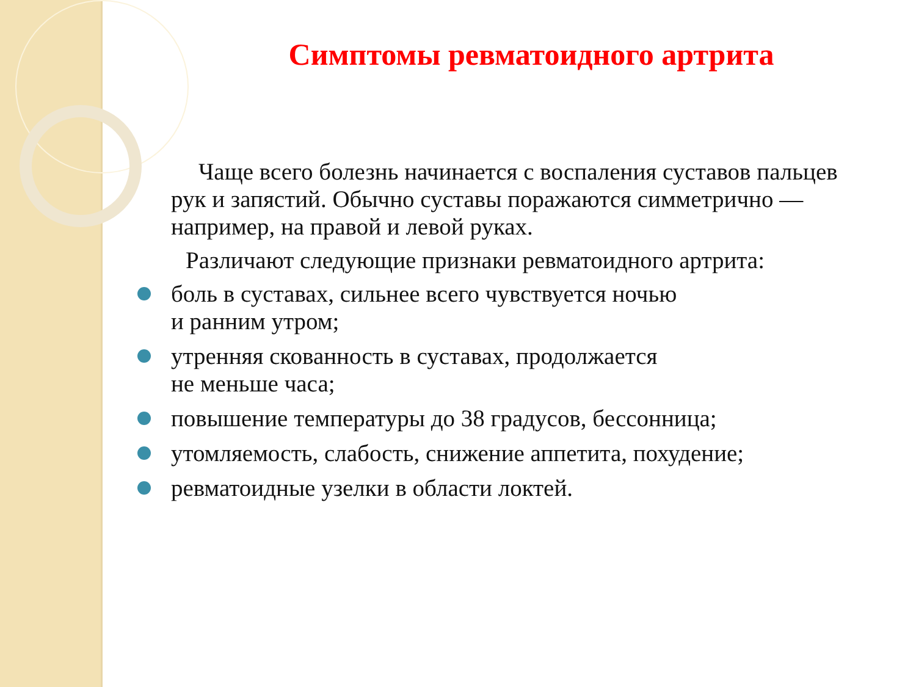Симптомы ревматоидного артрита
Чаще всего болезнь начинается с воспаления суставов пальцев рук и запястий. Обычно суставы поражаются симметрично — например, на правой и левой руках.
Различают следующие признаки ревматоидного артрита:
боль в суставах, сильнее всего чувствуется ночью
и ранним утром;
утренняя скованность в суставах, продолжается
не меньше часа;
повышение температуры до 38 градусов, бессонница;
утомляемость, слабость, снижение аппетита, похудение;
ревматоидные узелки в области локтей.